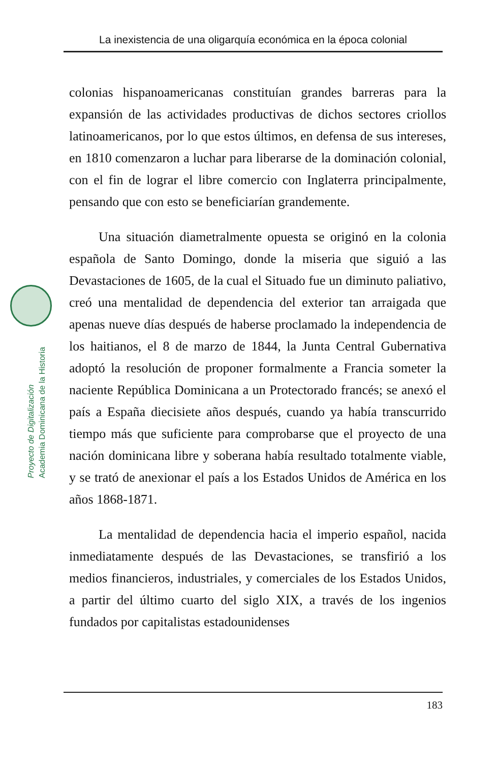La inexistencia de una oligarquía económica en la época colonial
Proyecto de Digitalización
Academia Dominicana de la Historia
colonias hispanoamericanas constituían grandes barreras para la expansión de las actividades productivas de dichos sectores criollos latinoamericanos, por lo que estos últimos, en defensa de sus intereses, en 1810 comenzaron a luchar para liberarse de la dominación colonial, con el fin de lograr el libre comercio con Inglaterra principalmente, pensando que con esto se beneficiarían grandemente.
Una situación diametralmente opuesta se originó en la colonia española de Santo Domingo, donde la miseria que siguió a las Devastaciones de 1605, de la cual el Situado fue un diminuto paliativo, creó una mentalidad de dependencia del exterior tan arraigada que apenas nueve días después de haberse proclamado la independencia de los haitianos, el 8 de marzo de 1844, la Junta Central Gubernativa adoptó la resolución de proponer formalmente a Francia someter la naciente República Dominicana a un Protectorado francés; se anexó el país a España diecisiete años después, cuando ya había transcurrido tiempo más que suficiente para comprobarse que el proyecto de una nación dominicana libre y soberana había resultado totalmente viable, y se trató de anexionar el país a los Estados Unidos de América en los años 1868-1871.
La mentalidad de dependencia hacia el imperio español, nacida inmediatamente después de las Devastaciones, se transfirió a los medios financieros, industriales, y comerciales de los Estados Unidos, a partir del último cuarto del siglo XIX, a través de los ingenios fundados por capitalistas estadounidenses
183